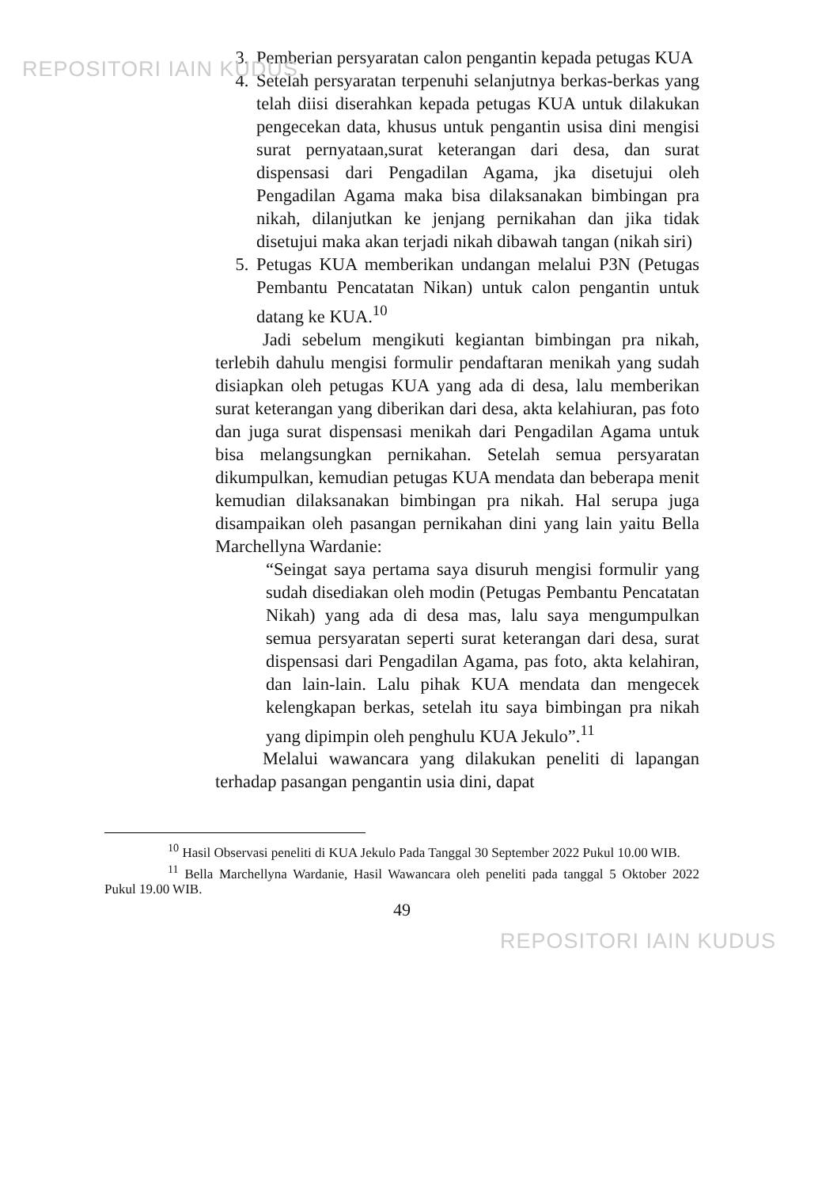REPOSITORI IAIN KUDUS
3. Pemberian persyaratan calon pengantin kepada petugas KUA
4. Setelah persyaratan terpenuhi selanjutnya berkas-berkas yang telah diisi diserahkan kepada petugas KUA untuk dilakukan pengecekan data, khusus untuk pengantin usisa dini mengisi surat pernyataan,surat keterangan dari desa, dan surat dispensasi dari Pengadilan Agama, jka disetujui oleh Pengadilan Agama maka bisa dilaksanakan bimbingan pra nikah, dilanjutkan ke jenjang pernikahan dan jika tidak disetujui maka akan terjadi nikah dibawah tangan (nikah siri)
5. Petugas KUA memberikan undangan melalui P3N (Petugas Pembantu Pencatatan Nikan) untuk calon pengantin untuk datang ke KUA.<sup>10</sup>
Jadi sebelum mengikuti kegiantan bimbingan pra nikah, terlebih dahulu mengisi formulir pendaftaran menikah yang sudah disiapkan oleh petugas KUA yang ada di desa, lalu memberikan surat keterangan yang diberikan dari desa, akta kelahiuran, pas foto dan juga surat dispensasi menikah dari Pengadilan Agama untuk bisa melangsungkan pernikahan. Setelah semua persyaratan dikumpulkan, kemudian petugas KUA mendata dan beberapa menit kemudian dilaksanakan bimbingan pra nikah. Hal serupa juga disampaikan oleh pasangan pernikahan dini yang lain yaitu Bella Marchellyna Wardanie:
“Seingat saya pertama saya disuruh mengisi formulir yang sudah disediakan oleh modin (Petugas Pembantu Pencatatan Nikah) yang ada di desa mas, lalu saya mengumpulkan semua persyaratan seperti surat keterangan dari desa, surat dispensasi dari Pengadilan Agama, pas foto, akta kelahiran, dan lain-lain. Lalu pihak KUA mendata dan mengecek kelengkapan berkas, setelah itu saya bimbingan pra nikah yang dipimpin oleh penghulu KUA Jekulo”.<sup>11</sup>
Melalui wawancara yang dilakukan peneliti di lapangan terhadap pasangan pengantin usia dini, dapat
<sup>10</sup> Hasil Observasi peneliti di KUA Jekulo Pada Tanggal 30 September 2022 Pukul 10.00 WIB.
<sup>11</sup> Bella Marchellyna Wardanie, Hasil Wawancara oleh peneliti pada tanggal 5 Oktober 2022 Pukul 19.00 WIB.
49
REPOSITORI IAIN KUDUS